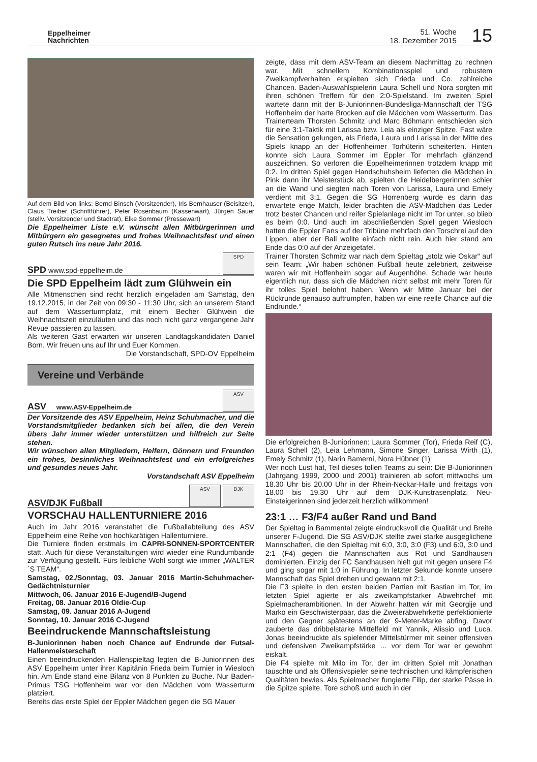Eppelheimer
Nachrichten
51. Woche
18. Dezember 2015
15
Auf dem Bild von links: Bernd Binsch (Vorsitzender), Iris Bernhauser (Beisitzer), Claus Treiber (Schriftführer), Peter Rosenbaum (Kassenwart), Jürgen Sauer (stellv. Vorsitzender und Stadtrat), Elke Sommer (Pressewart)
Die Eppelheimer Liste e.V. wünscht allen Mitbürgerinnen und Mitbürgern ein gesegnetes und frohes Weihnachtsfest und einen guten Rutsch ins neue Jahr 2016.
SPD www.spd-eppelheim.de
SPD
Die SPD Eppelheim lädt zum Glühwein ein
Alle Mitmenschen sind recht herzlich eingeladen am Samstag, den 19.12.2015, in der Zeit von 09:30 - 11:30 Uhr, sich an unserem Stand auf dem Wasserturmplatz, mit einem Becher Glühwein die Weihnachtszeit einzuläuten und das noch nicht ganz vergangene Jahr Revue passieren zu lassen.
Als weiteren Gast erwarten wir unseren Landtagskandidaten Daniel Born. Wir freuen uns auf Ihr und Euer Kommen.
Die Vorstandschaft, SPD-OV Eppelheim
Vereine und Verbände
ASV www.ASV-Eppelheim.de
ASV
Der Vorsitzende des ASV Eppelheim, Heinz Schuhmacher, und die Vorstandsmitglieder bedanken sich bei allen, die den Verein übers Jahr immer wieder unterstützen und hilfreich zur Seite stehen.
Wir wünschen allen Mitgliedern, Helfern, Gönnern und Freunden ein frohes, besinnliches Weihnachtsfest und ein erfolgreiches und gesundes neues Jahr.
Vorstandschaft ASV Eppelheim
ASV/DJK Fußball ASV DJK
VORSCHAU HALLENTURNIERE 2016
Auch im Jahr 2016 veranstaltet die Fußballabteilung des ASV Eppelheim eine Reihe von hochkarätigen Hallenturniere.
Die Turniere finden erstmals im CAPRI-SONNEN-SPORTCENTER statt. Auch für diese Veranstaltungen wird wieder eine Rundumbande zur Verfügung gestellt. Fürs leibliche Wohl sorgt wie immer „WALTER´S TEAM“.
Samstag, 02./Sonntag, 03. Januar 2016 Martin-Schuhmacher-Gedächtnisturnier
Mittwoch, 06. Januar 2016 E-Jugend/B-Jugend
Freitag, 08. Januar 2016 Oldie-Cup
Samstag, 09. Januar 2016 A-Jugend
Sonntag, 10. Januar 2016 C-Jugend
Beeindruckende Mannschaftsleistung
B-Juniorinnen haben noch Chance auf Endrunde der Futsal-Hallenmeisterschaft
Einen beeindruckenden Hallenspieltag legten die B-Juniorinnen des ASV Eppelheim unter ihrer Kapitänin Frieda beim Turnier in Wiesloch hin. Am Ende stand eine Bilanz von 8 Punkten zu Buche. Nur Baden-Primus TSG Hoffenheim war vor den Mädchen vom Wasserturm platziert.
Bereits das erste Spiel der Eppler Mädchen gegen die SG Mauer
zeigte, dass mit dem ASV-Team an diesem Nachmittag zu rechnen war. Mit schnellem Kombinationsspiel und robustem Zweikampfverhalten erspielten sich Frieda und Co. zahlreiche Chancen. Baden-Auswahlspielerin Laura Schell und Nora sorgten mit ihren schönen Treffern für den 2:0-Spielstand. Im zweiten Spiel wartete dann mit der B-Juniorinnen-Bundesliga-Mannschaft der TSG Hoffenheim der harte Brocken auf die Mädchen vom Wasserturm. Das Trainerteam Thorsten Schmitz und Marc Böhmann entschieden sich für eine 3:1-Taktik mit Larissa bzw. Leia als einziger Spitze. Fast wäre die Sensation gelungen, als Frieda, Laura und Larissa in der Mitte des Spiels knapp an der Hoffenheimer Torhüterin scheiterten. Hinten konnte sich Laura Sommer im Eppler Tor mehrfach glänzend auszeichnen. So verloren die Eppelheimerinnen trotzdem knapp mit 0:2. Im dritten Spiel gegen Handschuhsheim lieferten die Mädchen in Pink dann ihr Meisterstück ab, spielten die Heidelbergerinnen schier an die Wand und siegten nach Toren von Larissa, Laura und Emely verdient mit 3:1. Gegen die SG Horrenberg wurde es dann das erwartete enge Match, leider brachten die ASV-Mädchen das Leder trotz bester Chancen und reifer Spielanlage nicht im Tor unter, so blieb es beim 0:0. Und auch im abschließenden Spiel gegen Wiesloch hatten die Eppler Fans auf der Tribüne mehrfach den Torschrei auf den Lippen, aber der Ball wollte einfach nicht rein. Auch hier stand am Ende das 0:0 auf der Anzeigetafel.
Trainer Thorsten Schmitz war nach dem Spieltag „stolz wie Oskar“ auf sein Team: „Wir haben schönen Fußball heute zelebriert, zeitweise waren wir mit Hoffenheim sogar auf Augenhöhe. Schade war heute eigentlich nur, dass sich die Mädchen nicht selbst mit mehr Toren für ihr tolles Spiel belohnt haben. Wenn wir Mitte Januar bei der Rückrunde genauso auftrumpfen, haben wir eine reelle Chance auf die Endrunde.“
Die erfolgreichen B-Juniorinnen: Laura Sommer (Tor), Frieda Reif (C), Laura Schell (2), Leia Lehmann, Simone Singer, Larissa Wirth (1), Emely Schmitz (1), Narin Bamerni, Nora Hübner (1)
Wer noch Lust hat, Teil dieses tollen Teams zu sein: Die B-Juniorinnen (Jahrgang 1999, 2000 und 2001) trainieren ab sofort mittwochs um 18.30 Uhr bis 20.00 Uhr in der Rhein-Neckar-Halle und freitags von 18.00 bis 19.30 Uhr auf dem DJK-Kunstrasenplatz. Neu-Einsteigerinnen sind jederzeit herzlich willkommen!
23:1 … F3/F4 außer Rand und Band
Der Spieltag in Bammental zeigte eindrucksvoll die Qualität und Breite unserer F-Jugend. Die SG ASV/DJK stellte zwei starke ausgeglichene Mannschaften, die den Spieltag mit 6:0, 3:0, 3:0 (F3) und 6:0, 3:0 und 2:1 (F4) gegen die Mannschaften aus Rot und Sandhausen dominierten. Einzig der FC Sandhausen hielt gut mit gegen unsere F4 und ging sogar mit 1:0 in Führung. In letzter Sekunde konnte unsere Mannschaft das Spiel drehen und gewann mit 2:1.
Die F3 spielte in den ersten beiden Partien mit Bastian im Tor, im letzten Spiel agierte er als zweikampfstarker Abwehrchef mit Spielmacherambitionen. In der Abwehr hatten wir mit Georgije und Marko ein Geschwisterpaar, das die Zweierabwehrkette perfektionierte und den Gegner spätestens an der 9-Meter-Marke abfing. Davor zauberte das dribbelstarke Mittelfeld mit Yannik, Alissio und Luca. Jonas beeindruckte als spielender Mittelstürmer mit seiner offensiven und defensiven Zweikampfstärke … vor dem Tor war er gewohnt eiskalt.
Die F4 spielte mit Milo im Tor, der im dritten Spiel mit Jonathan tauschte und als Offensivspieler seine technischen und kämpferischen Qualitäten bewies. Als Spielmacher fungierte Filip, der starke Pässe in die Spitze spielte, Tore schoß und auch in der